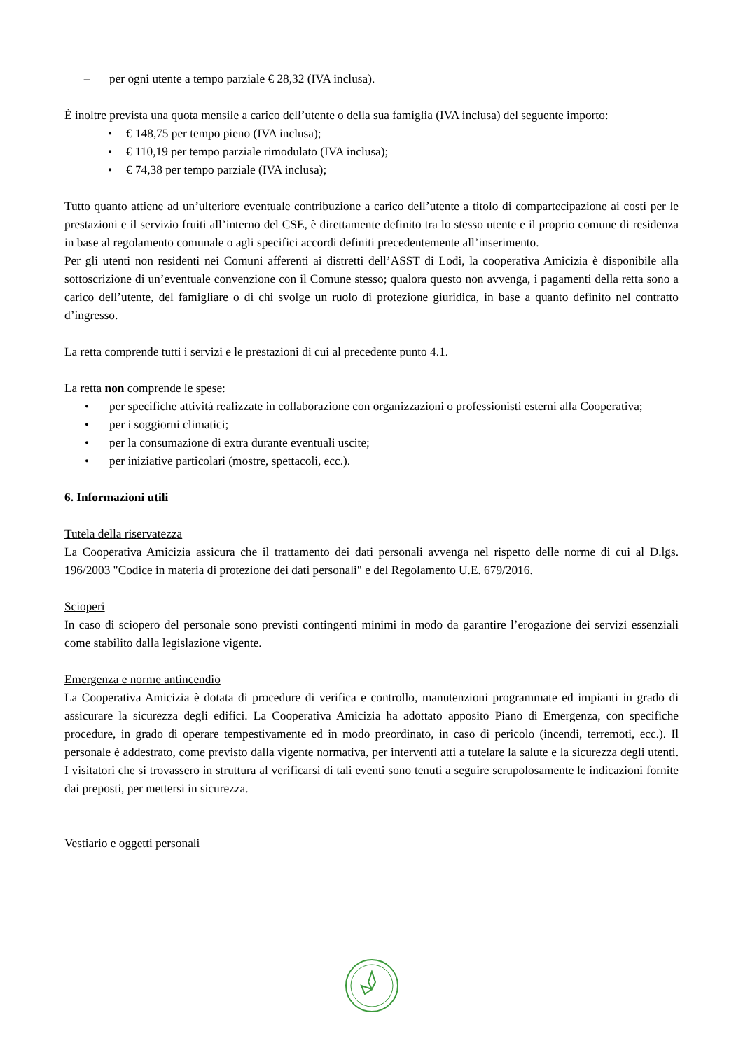– per ogni utente a tempo parziale € 28,32 (IVA inclusa).
È inoltre prevista una quota mensile a carico dell’utente o della sua famiglia (IVA inclusa) del seguente importo:
• € 148,75 per tempo pieno (IVA inclusa);
• € 110,19 per tempo parziale rimodulato (IVA inclusa);
• € 74,38 per tempo parziale (IVA inclusa);
Tutto quanto attiene ad un’ulteriore eventuale contribuzione a carico dell’utente a titolo di compartecipazione ai costi per le prestazioni e il servizio fruiti all’interno del CSE, è direttamente definito tra lo stesso utente e il proprio comune di residenza in base al regolamento comunale o agli specifici accordi definiti precedentemente all’inserimento.
Per gli utenti non residenti nei Comuni afferenti ai distretti dell’ASST di Lodi, la cooperativa Amicizia è disponibile alla sottoscrizione di un’eventuale convenzione con il Comune stesso; qualora questo non avvenga, i pagamenti della retta sono a carico dell’utente, del famigliare o di chi svolge un ruolo di protezione giuridica, in base a quanto definito nel contratto d’ingresso.
La retta comprende tutti i servizi e le prestazioni di cui al precedente punto 4.1.
La retta non comprende le spese:
• per specifiche attività realizzate in collaborazione con organizzazioni o professionisti esterni alla Cooperativa;
• per i soggiorni climatici;
• per la consumazione di extra durante eventuali uscite;
• per iniziative particolari (mostre, spettacoli, ecc.).
6. Informazioni utili
Tutela della riservatezza
La Cooperativa Amicizia assicura che il trattamento dei dati personali avvenga nel rispetto delle norme di cui al D.lgs. 196/2003 "Codice in materia di protezione dei dati personali" e del Regolamento U.E. 679/2016.
Scioperi
In caso di sciopero del personale sono previsti contingenti minimi in modo da garantire l’erogazione dei servizi essenziali come stabilito dalla legislazione vigente.
Emergenza e norme antincendio
La Cooperativa Amicizia è dotata di procedure di verifica e controllo, manutenzioni programmate ed impianti in grado di assicurare la sicurezza degli edifici. La Cooperativa Amicizia ha adottato apposito Piano di Emergenza, con specifiche procedure, in grado di operare tempestivamente ed in modo preordinato, in caso di pericolo (incendi, terremoti, ecc.). Il personale è addestrato, come previsto dalla vigente normativa, per interventi atti a tutelare la salute e la sicurezza degli utenti. I visitatori che si trovassero in struttura al verificarsi di tali eventi sono tenuti a seguire scrupolosamente le indicazioni fornite dai preposti, per mettersi in sicurezza.
Vestiario e oggetti personali